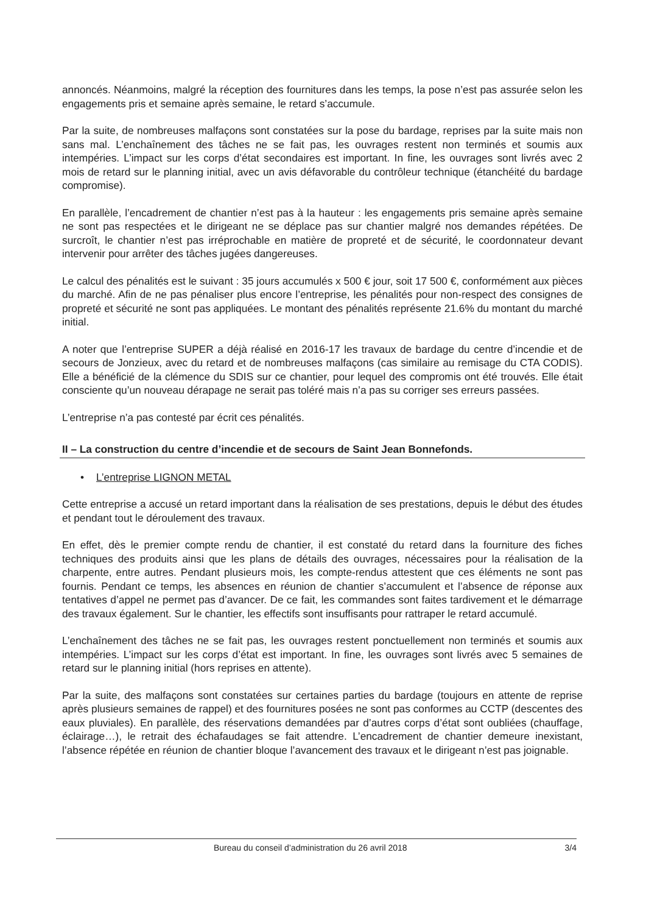annoncés. Néanmoins, malgré la réception des fournitures dans les temps, la pose n’est pas assurée selon les engagements pris et semaine après semaine, le retard s’accumule.
Par la suite, de nombreuses malfaçons sont constatées sur la pose du bardage, reprises par la suite mais non sans mal. L’enchaînement des tâches ne se fait pas, les ouvrages restent non terminés et soumis aux intempéries. L’impact sur les corps d’état secondaires est important. In fine, les ouvrages sont livrés avec 2 mois de retard sur le planning initial, avec un avis défavorable du contrôleur technique (étanchéité du bardage compromise).
En parallèle, l’encadrement de chantier n’est pas à la hauteur : les engagements pris semaine après semaine ne sont pas respectées et le dirigeant ne se déplace pas sur chantier malgré nos demandes répétées. De surcroît, le chantier n’est pas irréprochable en matière de propreté et de sécurité, le coordonnateur devant intervenir pour arrêter des tâches jugées dangereuses.
Le calcul des pénalités est le suivant : 35 jours accumulés x 500 € jour, soit 17 500 €, conformément aux pièces du marché. Afin de ne pas pénaliser plus encore l’entreprise, les pénalités pour non-respect des consignes de propreté et sécurité ne sont pas appliquées. Le montant des pénalités représente 21.6% du montant du marché initial.
A noter que l’entreprise SUPER a déjà réalisé en 2016-17 les travaux de bardage du centre d’incendie et de secours de Jonzieux, avec du retard et de nombreuses malfaçons (cas similaire au remisage du CTA CODIS). Elle a bénéficié de la clémence du SDIS sur ce chantier, pour lequel des compromis ont été trouvés. Elle était consciente qu’un nouveau dérapage ne serait pas toléré mais n’a pas su corriger ses erreurs passées.
L’entreprise n’a pas contesté par écrit ces pénalités.
II – La construction du centre d’incendie et de secours de Saint Jean Bonnefonds.
• L’entreprise LIGNON METAL
Cette entreprise a accusé un retard important dans la réalisation de ses prestations, depuis le début des études et pendant tout le déroulement des travaux.
En effet, dès le premier compte rendu de chantier, il est constaté du retard dans la fourniture des fiches techniques des produits ainsi que les plans de détails des ouvrages, nécessaires pour la réalisation de la charpente, entre autres. Pendant plusieurs mois, les compte-rendus attestent que ces éléments ne sont pas fournis. Pendant ce temps, les absences en réunion de chantier s’accumulent et l’absence de réponse aux tentatives d’appel ne permet pas d’avancer. De ce fait, les commandes sont faites tardivement et le démarrage des travaux également. Sur le chantier, les effectifs sont insuffisants pour rattraper le retard accumulé.
L’enchaînement des tâches ne se fait pas, les ouvrages restent ponctuellement non terminés et soumis aux intempéries. L’impact sur les corps d’état est important. In fine, les ouvrages sont livrés avec 5 semaines de retard sur le planning initial (hors reprises en attente).
Par la suite, des malfaçons sont constatées sur certaines parties du bardage (toujours en attente de reprise après plusieurs semaines de rappel) et des fournitures posées ne sont pas conformes au CCTP (descentes des eaux pluviales). En parallèle, des réservations demandées par d’autres corps d’état sont oubliées (chauffage, éclairage…), le retrait des échafaudages se fait attendre. L’encadrement de chantier demeure inexistant, l’absence répétée en réunion de chantier bloque l’avancement des travaux et le dirigeant n’est pas joignable.
Bureau du conseil d’administration du 26 avril 2018 3/4